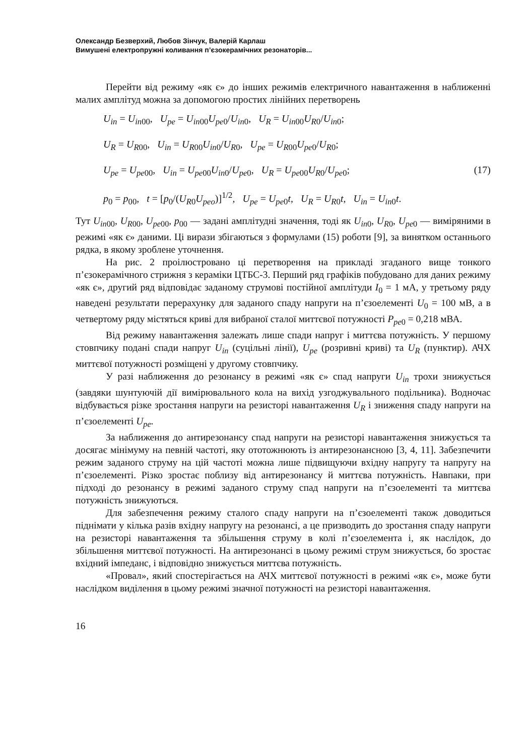Олександр Безверхий, Любов Зінчук, Валерій Карлаш
Вимушені електропружні коливання п’єзокерамічних резонаторів...
Перейти від режиму «як є» до інших режимів електричного навантаження в наближенні малих амплітуд можна за допомогою простих лінійних перетворень
U<sub>in</sub> = U<sub>in</sub><sub>00</sub>, U<sub>pe</sub> = U<sub>in</sub><sub>00</sub>U<sub>pe</sub><sub>0</sub>/U<sub>in</sub><sub>0</sub>, U<sub>R</sub> = U<sub>in</sub><sub>00</sub>U<sub>R</sub><sub>0</sub>/U<sub>in</sub><sub>0</sub>;
U<sub>R</sub> = U<sub>R</sub><sub>00</sub>, U<sub>in</sub> = U<sub>R</sub><sub>00</sub>U<sub>in</sub><sub>0</sub>/U<sub>R</sub><sub>0</sub>, U<sub>pe</sub> = U<sub>R</sub><sub>00</sub>U<sub>pe</sub><sub>0</sub>/U<sub>R</sub><sub>0</sub>;
U<sub>pe</sub> = U<sub>pe</sub><sub>00</sub>, U<sub>in</sub> = U<sub>pe</sub><sub>00</sub>U<sub>in</sub><sub>0</sub>/U<sub>pe</sub><sub>0</sub>, U<sub>R</sub> = U<sub>pe</sub><sub>00</sub>U<sub>R</sub><sub>0</sub>/U<sub>pe</sub><sub>0</sub>; (17)
p<sub>0</sub> = p<sub>00</sub>, t = [p<sub>0</sub>/(U<sub>R</sub><sub>0</sub>U<sub>peo</sub>)]<sup>1/2</sup>, U<sub>pe</sub> = U<sub>pe</sub><sub>0</sub>t, U<sub>R</sub> = U<sub>R</sub><sub>0</sub>t, U<sub>in</sub> = U<sub>in</sub><sub>0</sub>t.
Тут U<sub>in</sub><sub>00</sub>, U<sub>R</sub><sub>00</sub>, U<sub>pe</sub><sub>00</sub>, p<sub>00</sub> — задані амплітудні значення, тоді як U<sub>in</sub><sub>0</sub>, U<sub>R</sub><sub>0</sub>, U<sub>pe</sub><sub>0</sub> — виміряними в режимі «як є» даними. Ці вирази збігаються з формулами (15) роботи [9], за винятком останнього рядка, в якому зроблене уточнення.
На рис. 2 проілюстровано ці перетворення на прикладі згаданого вище тонкого п’єзокерамічного стрижня з кераміки ЦТБС-3. Перший ряд графіків побудовано для даних режиму «як є», другий ряд відповідає заданому струмові постійної амплітуди I<sub>0</sub> = 1 мА, у третьому ряду наведені результати перерахунку для заданого спаду напруги на п’єзоелементі U<sub>0</sub> = 100 мВ, а в четвертому ряду містяться криві для вибраної сталої миттєвої потужності P<sub>pe</sub><sub>0</sub> = 0,218 мВА.
Від режиму навантаження залежать лише спади напруг і миттєва потужність. У першому стовпчику подані спади напруг U<sub>in</sub> (суцільні лінії), U<sub>pe</sub> (розривні криві) та U<sub>R</sub> (пунктир). АЧХ миттєвої потужності розміщені у другому стовпчику.
У разі наближення до резонансу в режимі «як є» спад напруги U<sub>in</sub> трохи знижується (завдяки шунтуючій дії вимірювального кола на вихід узгоджувального подільника). Водночас відбувається різке зростання напруги на резисторі навантаження U<sub>R</sub> і зниження спаду напруги на п’єзоелементі U<sub>pe</sub>.
За наближення до антирезонансу спад напруги на резисторі навантаження знижується та досягає мінімуму на певній частоті, яку ототожнюють із антирезонансною [3, 4, 11]. Забезпечити режим заданого струму на цій частоті можна лише підвищуючи вхідну напругу та напругу на п’єзоелементі. Різко зростає поблизу від антирезонансу й миттєва потужність. Навпаки, при підході до резонансу в режимі заданого струму спад напруги на п’єзоелементі та миттєва потужність знижуються.
Для забезпечення режиму сталого спаду напруги на п’єзоелементі також доводиться піднімати у кілька разів вхідну напругу на резонансі, а це призводить до зростання спаду напруги на резисторі навантаження та збільшення струму в колі п’єзоелемента і, як наслідок, до збільшення миттєвої потужності. На антирезонансі в цьому режимі струм знижується, бо зростає вхідний імпеданс, і відповідно знижується миттєва потужність.
«Провал», який спостерігається на АЧХ миттєвої потужності в режимі «як є», може бути наслідком виділення в цьому режимі значної потужності на резисторі навантаження.
16